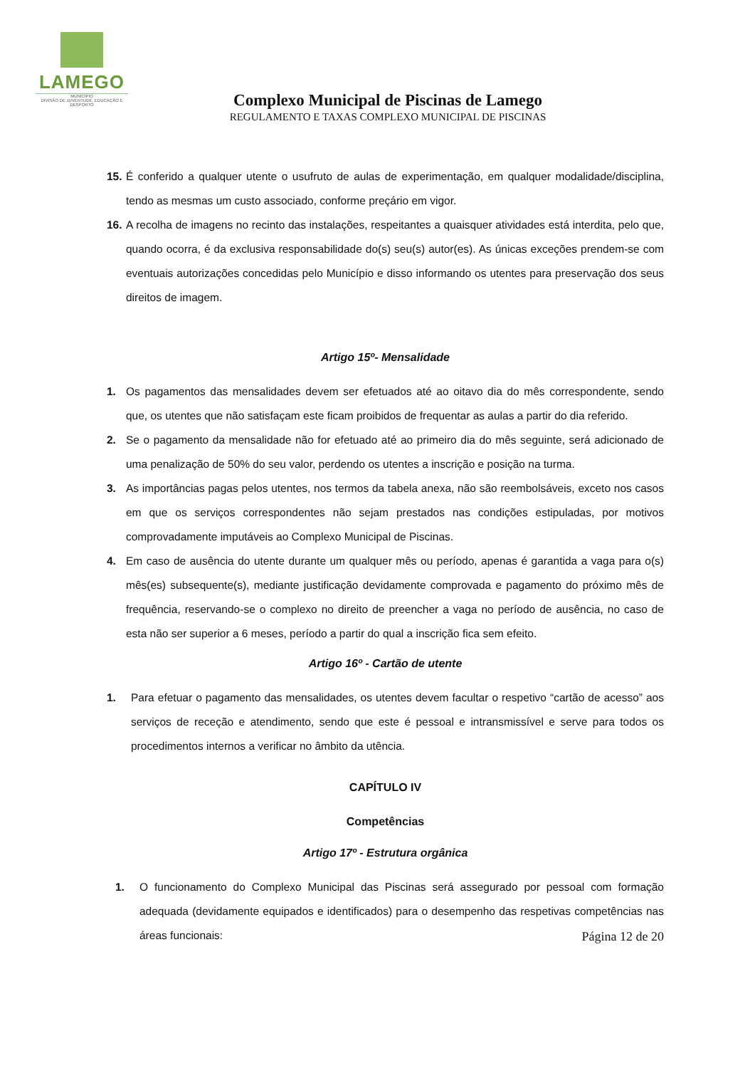LAMEGO
MUNICÍPIO
DIVISÃO DE JUVENTUDE, EDUCAÇÃO E DESPORTO
Complexo Municipal de Piscinas de Lamego
REGULAMENTO E TAXAS COMPLEXO MUNICIPAL DE PISCINAS
15. É conferido a qualquer utente o usufruto de aulas de experimentação, em qualquer modalidade/disciplina, tendo as mesmas um custo associado, conforme preçário em vigor.
16. A recolha de imagens no recinto das instalações, respeitantes a quaisquer atividades está interdita, pelo que, quando ocorra, é da exclusiva responsabilidade do(s) seu(s) autor(es). As únicas exceções prendem-se com eventuais autorizações concedidas pelo Município e disso informando os utentes para preservação dos seus direitos de imagem.
Artigo 15º- Mensalidade
1. Os pagamentos das mensalidades devem ser efetuados até ao oitavo dia do mês correspondente, sendo que, os utentes que não satisfaçam este ficam proibidos de frequentar as aulas a partir do dia referido.
2. Se o pagamento da mensalidade não for efetuado até ao primeiro dia do mês seguinte, será adicionado de uma penalização de 50% do seu valor, perdendo os utentes a inscrição e posição na turma.
3. As importâncias pagas pelos utentes, nos termos da tabela anexa, não são reembolsáveis, exceto nos casos em que os serviços correspondentes não sejam prestados nas condições estipuladas, por motivos comprovadamente imputáveis ao Complexo Municipal de Piscinas.
4. Em caso de ausência do utente durante um qualquer mês ou período, apenas é garantida a vaga para o(s) mês(es) subsequente(s), mediante justificação devidamente comprovada e pagamento do próximo mês de frequência, reservando-se o complexo no direito de preencher a vaga no período de ausência, no caso de esta não ser superior a 6 meses, período a partir do qual a inscrição fica sem efeito.
Artigo 16º - Cartão de utente
1. Para efetuar o pagamento das mensalidades, os utentes devem facultar o respetivo “cartão de acesso” aos serviços de receção e atendimento, sendo que este é pessoal e intransmissível e serve para todos os procedimentos internos a verificar no âmbito da utência.
CAPÍTULO IV
Competências
Artigo 17º - Estrutura orgânica
1. O funcionamento do Complexo Municipal das Piscinas será assegurado por pessoal com formação adequada (devidamente equipados e identificados) para o desempenho das respetivas competências nas áreas funcionais:
Página 12 de 20